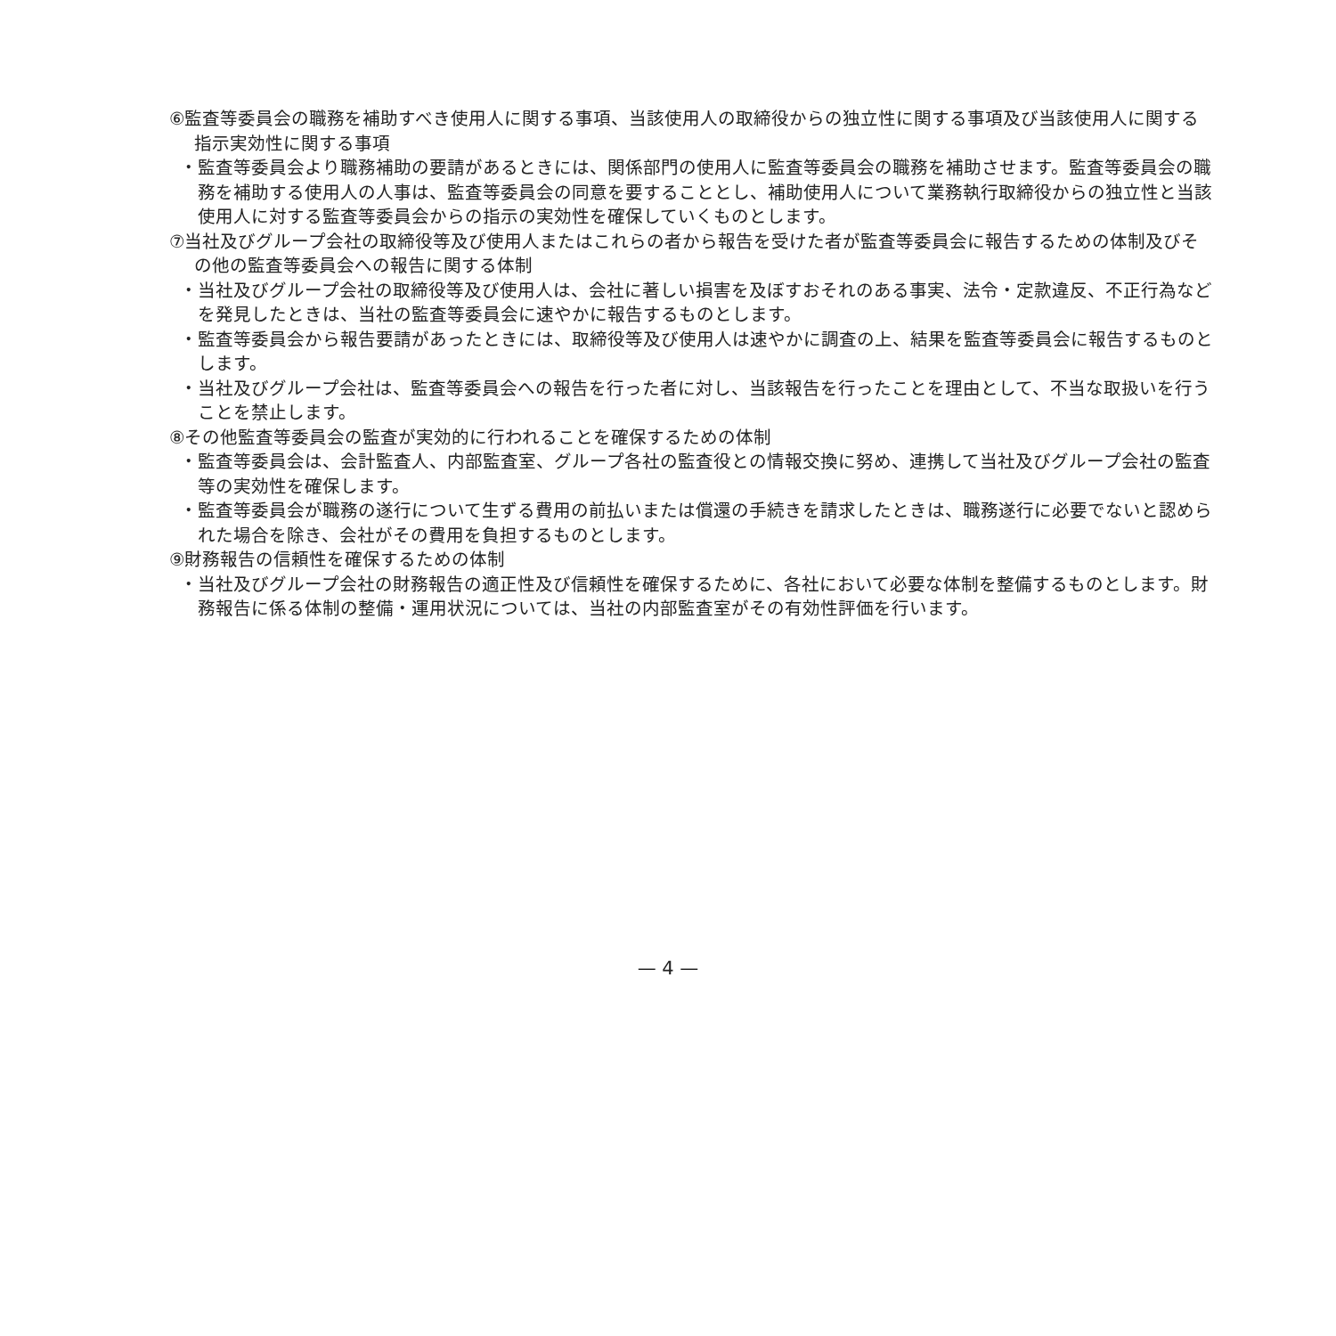⑥監査等委員会の職務を補助すべき使用人に関する事項、当該使用人の取締役からの独立性に関する事項及び当該使用人に関する指示実効性に関する事項
・監査等委員会より職務補助の要請があるときには、関係部門の使用人に監査等委員会の職務を補助させます。監査等委員会の職務を補助する使用人の人事は、監査等委員会の同意を要することとし、補助使用人について業務執行取締役からの独立性と当該使用人に対する監査等委員会からの指示の実効性を確保していくものとします。
⑦当社及びグループ会社の取締役等及び使用人またはこれらの者から報告を受けた者が監査等委員会に報告するための体制及びその他の監査等委員会への報告に関する体制
・当社及びグループ会社の取締役等及び使用人は、会社に著しい損害を及ぼすおそれのある事実、法令・定款違反、不正行為などを発見したときは、当社の監査等委員会に速やかに報告するものとします。
・監査等委員会から報告要請があったときには、取締役等及び使用人は速やかに調査の上、結果を監査等委員会に報告するものとします。
・当社及びグループ会社は、監査等委員会への報告を行った者に対し、当該報告を行ったことを理由として、不当な取扱いを行うことを禁止します。
⑧その他監査等委員会の監査が実効的に行われることを確保するための体制
・監査等委員会は、会計監査人、内部監査室、グループ各社の監査役との情報交換に努め、連携して当社及びグループ会社の監査等の実効性を確保します。
・監査等委員会が職務の遂行について生ずる費用の前払いまたは償還の手続きを請求したときは、職務遂行に必要でないと認められた場合を除き、会社がその費用を負担するものとします。
⑨財務報告の信頼性を確保するための体制
・当社及びグループ会社の財務報告の適正性及び信頼性を確保するために、各社において必要な体制を整備するものとします。財務報告に係る体制の整備・運用状況については、当社の内部監査室がその有効性評価を行います。
— 4 —